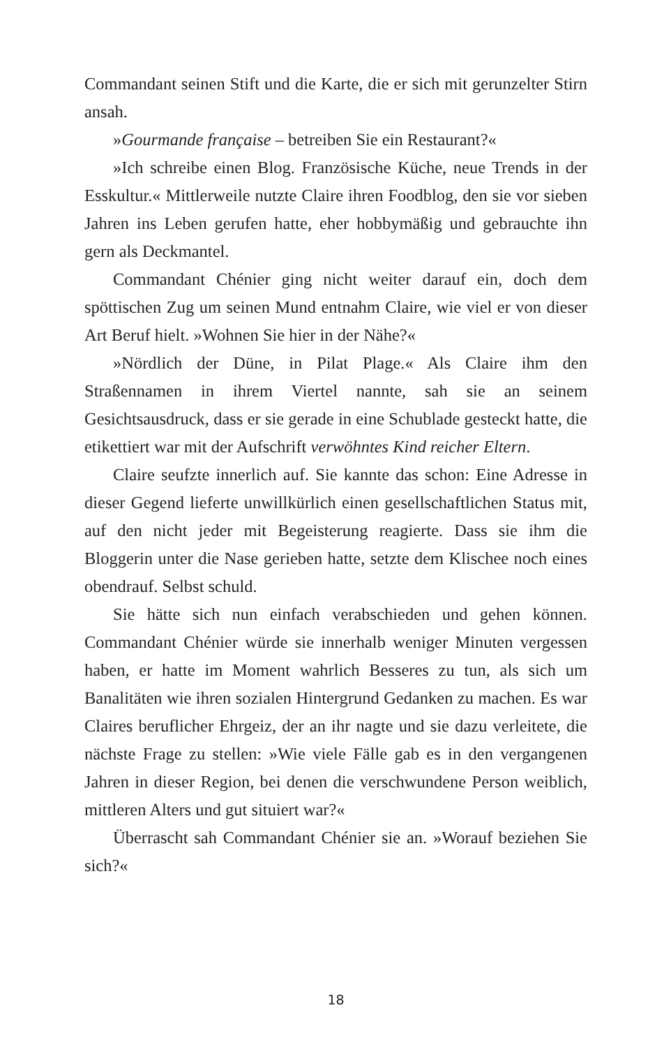Commandant seinen Stift und die Karte, die er sich mit gerunzelter Stirn ansah.
»Gourmande française – betreiben Sie ein Restaurant?«
»Ich schreibe einen Blog. Französische Küche, neue Trends in der Esskultur.« Mittlerweile nutzte Claire ihren Foodblog, den sie vor sieben Jahren ins Leben gerufen hatte, eher hobbymäßig und gebrauchte ihn gern als Deckmantel.
Commandant Chénier ging nicht weiter darauf ein, doch dem spöttischen Zug um seinen Mund entnahm Claire, wie viel er von dieser Art Beruf hielt. »Wohnen Sie hier in der Nähe?«
»Nördlich der Düne, in Pilat Plage.« Als Claire ihm den Straßennamen in ihrem Viertel nannte, sah sie an seinem Gesichtsausdruck, dass er sie gerade in eine Schublade gesteckt hatte, die etikettiert war mit der Aufschrift verwöhntes Kind reicher Eltern.
Claire seufzte innerlich auf. Sie kannte das schon: Eine Adresse in dieser Gegend lieferte unwillkürlich einen gesellschaftlichen Status mit, auf den nicht jeder mit Begeisterung reagierte. Dass sie ihm die Bloggerin unter die Nase gerieben hatte, setzte dem Klischee noch eines obendrauf. Selbst schuld.
Sie hätte sich nun einfach verabschieden und gehen können. Commandant Chénier würde sie innerhalb weniger Minuten vergessen haben, er hatte im Moment wahrlich Besseres zu tun, als sich um Banalitäten wie ihren sozialen Hintergrund Gedanken zu machen. Es war Claires beruflicher Ehrgeiz, der an ihr nagte und sie dazu verleitete, die nächste Frage zu stellen: »Wie viele Fälle gab es in den vergangenen Jahren in dieser Region, bei denen die verschwundene Person weiblich, mittleren Alters und gut situiert war?«
Überrascht sah Commandant Chénier sie an. »Worauf beziehen Sie sich?«
18